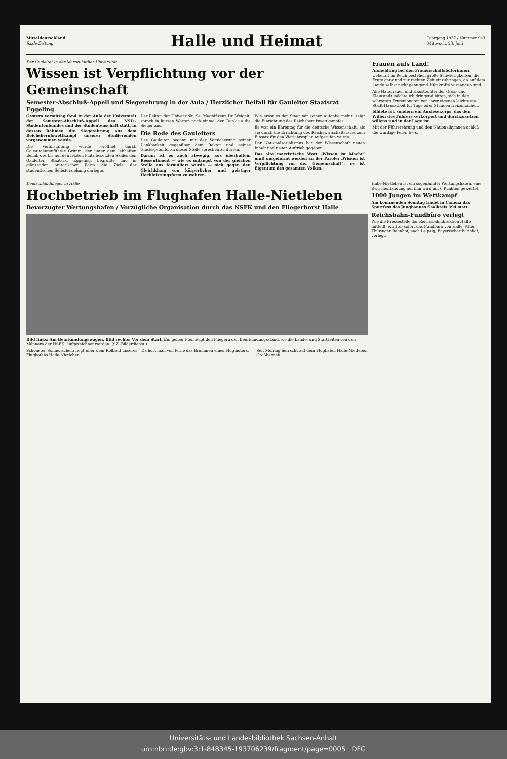Mitteldeutschland
Saale-Zeitung
Halle und Heimat
Jahrgang 1937 / Nummer 943
Mittwoch, 23. Juni
Der Gauleiter in der Martin-Luther-Universität:
Wissen ist Verpflichtung vor der Gemeinschaft
Semester-Abschluß-Appell und Siegerehrung in der Aula / Herzlicher Beifall für Gauleiter Staatsrat Eggeling
Gestern vormittag fand in der Aula der Universität der Semester-Abschluß-Appell des NSD.-Studentenbundes und der Studentenschaft statt, in dessen Rahmen die Siegerehrung aus dem Reichsberufswettkampf unserer Studierenden vorgenommen wurde.
Die Veranstaltung wurde eröffnet durch Gaustudentenführer Grimm, der unter dem lebhaften Beifall des bis auf den letzten Platz besetzten Saales den Gauleiter, Staatsrat Eggeling, begrüßte und in glänzender oratorischer Form die Ziele der studentischen Selbsterziehung darlegte.
Der Rektor der Universität, Se. Magnifizenz Dr. Weigelt, sprach in kurzen Worten noch einmal den Dank an die Sieger aus.
Die Rede des Gauleiters
Der Gauleiter begann mit der Versicherung seiner Dankbarkeit gegenüber dem Rektor und seines Glücksgefühls, an dieser Stelle sprechen zu dürfen.
Darum ist es auch abwegig, aus überholtem Ressentiment — wie es unlängst von der gleichen Stelle aus formuliert wurde — sich gegen den Gleichklang von körperlicher und geistiger Hochleistungsform zu wehren.
Wie ernst es der Staat mit seiner Aufgabe meint, zeigt die Einrichtung des Reichsberufswettkampfes.
Es war ein Ehrentag für die deutsche Wissenschaft, als sie durch die Errichtung des Reichswirtschaftsrates zum Einsatz für den Vierjahresplan aufgerufen wurde.
Der Nationalsozialismus hat der Wissenschaft neuen Inhalt und neuen Auftrieb gegeben.
Das alte marxistische Wort „Wissen ist Macht“ muß umgeformt werden zu der Parole: „Wissen ist Verpflichtung vor der Gemeinschaft“, es ist Eigentum des gesamten Volkes.
Frauen aufs Land!
Anmeldung bei den Frauenschaftsleiterinnen.
Ueberall im Reich bestehen große Schwierigkeiten, die Ernte ganz und zur rechten Zeit einzubringen, da auf dem Lande selbst nicht genügend Hilfskräfte vorhanden sind.
Alle Hausfrauen und Haustöchter der Groß- und Kleinstadt möchte ich dringend bitten, sich in den schweren Erntemonaten von ihrer eigenen leichteren Stadt-Hausarbeit für Tage oder Stunden freizumachen.
bildete ist, sondern ein Ausleseкorps, das den Willen des Führers verkörpert und durchzusetzen willens und in der Lage ist.
Mit der Führerehrung und den Nationalhymnen schloß die würdige Feier. E—s.
Deutschlandflieger in Halle
Hochbetrieb im Flughafen Halle-Nietleben
Bevorzugter Wertungshafen / Vorzügliche Organisation durch das NSFK und den Fliegerhorst Halle
Bild links: Am Beurkundungswagen. Bild rechts: Vor dem Start. Ein gelber Pfeil zeigt den Fliegern den Beurkundungsstand, wo die Lande- und Startzeiten von den Männern der NSFK. aufgezeichnet werden. (SZ.-Bilderdienst.)
Schönster Sonnenschein liegt über dem Rollfeld unseres Flughafens Halle-Nietleben.
Da hört man von ferne das Brummen eines Flugmotors.
Seit Montag herrscht auf dem Flughafen Halle-Nietleben Großbetrieb.
Halle-Nietleben ist ein sogenannter Wertungshafen, eine Zwischenlandung auf ihm wird mit 6 Punkten gewertet.
1000 Jungen im Wettkampf
Am kommenden Sonntag findet in Canena das Sportfest des Jungbannes Saalkreis 394 statt.
Reichsbahn-Fundbüro verlegt
Wie die Pressestelle der Reichsbahndirektion Halle mitteilt, wird ab sofort das Fundbüro von Halle, Alter Thüringer Bahnhof, nach Leipzig, Bayerischer Bahnhof, verlegt.
Universitäts- und Landesbibliothek Sachsen-Anhalt
urn:nbn:de:gbv:3:1-848345-193706239/fragment/page=0005 DFG